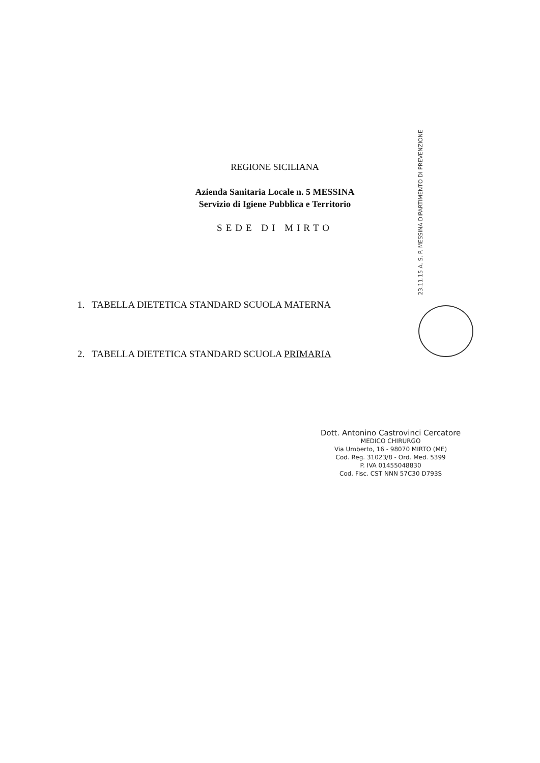REGIONE SICILIANA
Azienda Sanitaria Locale n. 5 MESSINA
Servizio di Igiene Pubblica e Territorio
SEDE DI MIRTO
23.11.15 A. S. P. MESSINA DIPARTIMENTO DI PREVENZIONE
1. TABELLA DIETETICA STANDARD SCUOLA MATERNA
2. TABELLA DIETETICA STANDARD SCUOLA PRIMARIA
Dott. Antonino Castrovinci Cercatore
MEDICO CHIRURGO
Via Umberto, 16 - 98070 MIRTO (ME)
Cod. Reg. 31023/8 - Ord. Med. 5399
P. IVA 01455048830
Cod. Fisc. CST NNN 57C30 D793S